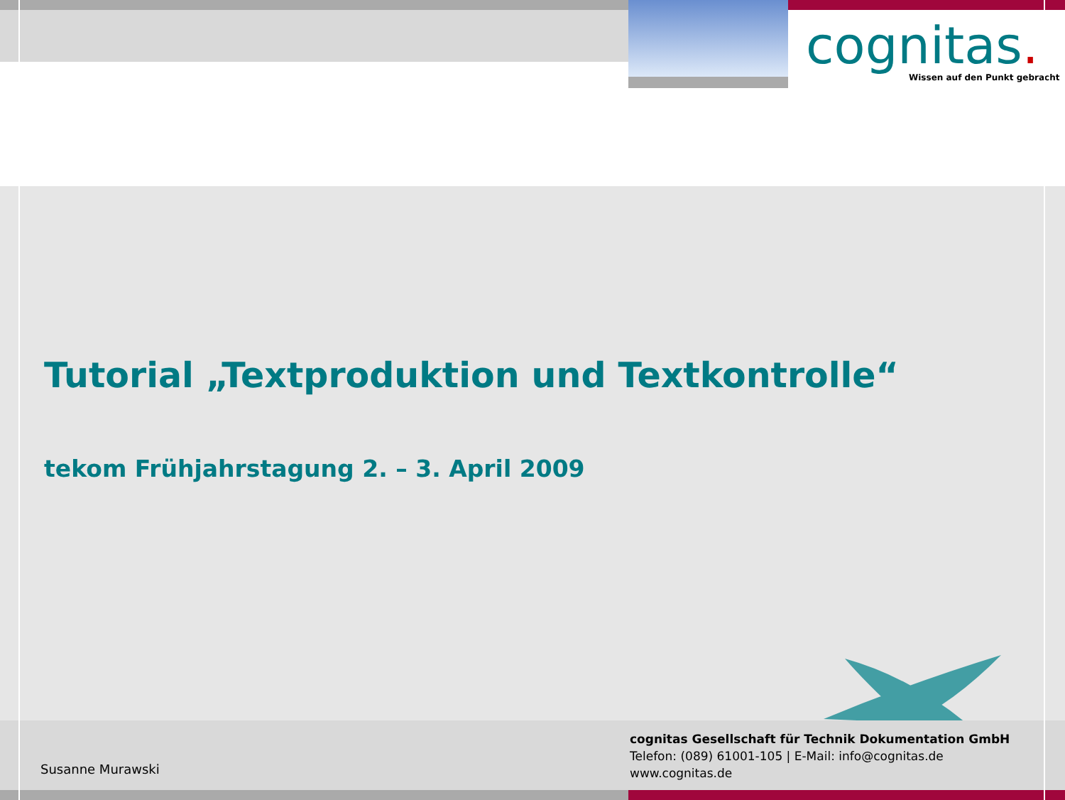cognitas.
Wissen auf den Punkt gebracht
Tutorial „Textproduktion und Textkontrolle“
tekom Frühjahrstagung 2. – 3. April 2009
Susanne Murawski
cognitas Gesellschaft für Technik Dokumentation GmbH
Telefon: (089) 61001-105 | E-Mail: info@cognitas.de
www.cognitas.de